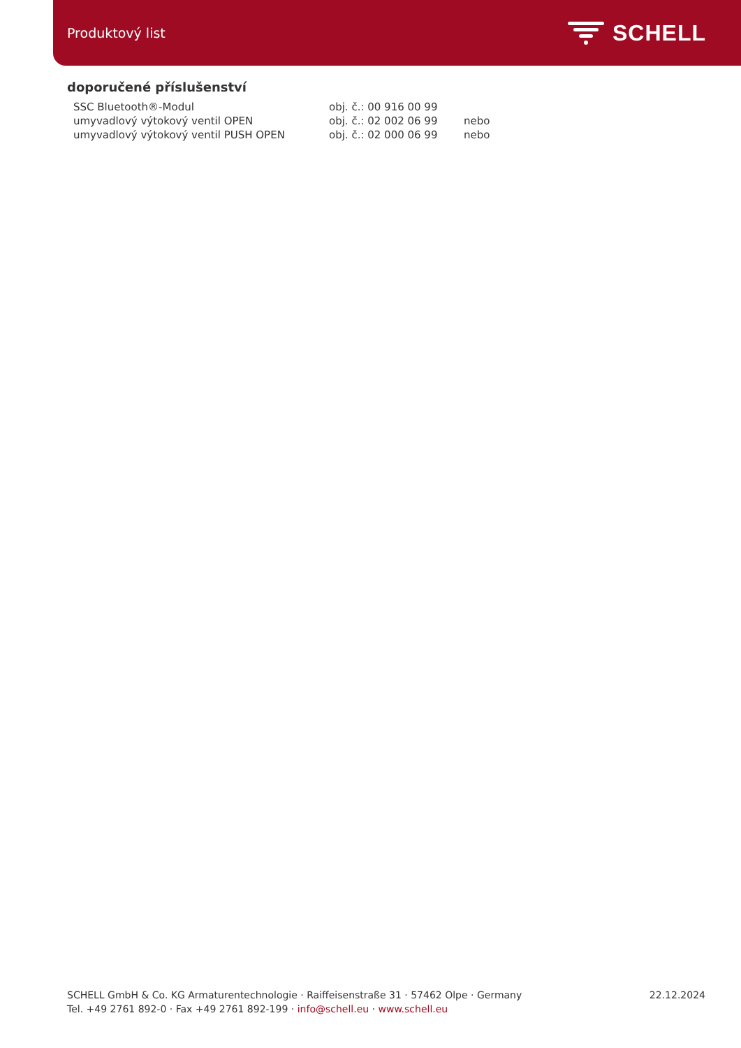Produktový list
SCHELL
doporučené příslušenství
| SSC Bluetooth®-Modul | obj. č.: 00 916 00 99 | |
| umyvadlový výtokový ventil OPEN | obj. č.: 02 002 06 99 | nebo |
| umyvadlový výtokový ventil PUSH OPEN | obj. č.: 02 000 06 99 | nebo |
SCHELL GmbH & Co. KG Armaturentechnologie · Raiffeisenstraße 31 · 57462 Olpe · Germany
Tel. +49 2761 892-0 · Fax +49 2761 892-199 · info@schell.eu · www.schell.eu
22.12.2024